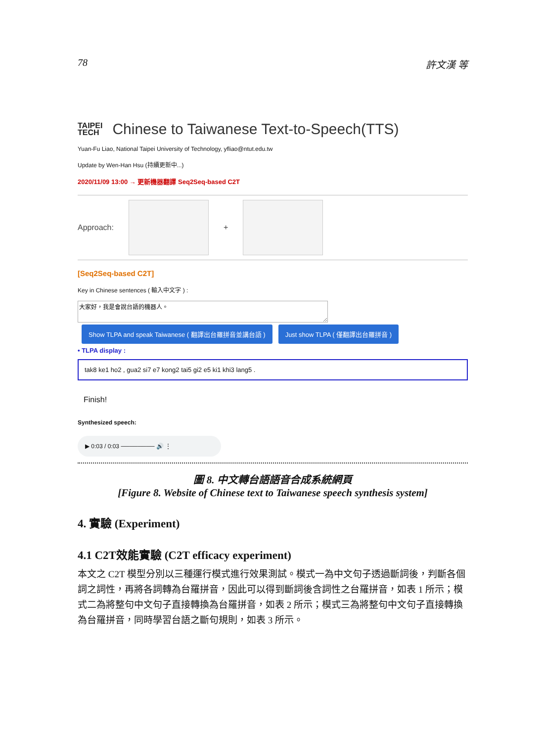78 許文漢 等
TAIPEI
TECH
Chinese to Taiwanese Text-to-Speech(TTS)
Yuan-Fu Liao, National Taipei University of Technology, yfliao@ntut.edu.tw
Update by Wen-Han Hsu (持續更新中...)
2020/11/09 13:00 → 更新機器翻譯 Seq2Seq-based C2T
Approach: +
[Seq2Seq-based C2T]
Key in Chinese sentences ( 輸入中文字 ) :
大家好，我是會說台語的機器人。
Show TLPA and speak Taiwanese ( 翻譯出台羅拼音並講台語 ) Just show TLPA ( 僅翻譯出台羅拼音 )
• TLPA display :
tak8 ke1 ho2 , gua2 si7 e7 kong2 tai5 gi2 e5 ki1 khi3 lang5 .
Finish!
Synthesized speech:
▶ 0:03 / 0:03 ──────── 🔊 ⋮
圖 8. 中文轉台語語音合成系統網頁
[Figure 8. Website of Chinese text to Taiwanese speech synthesis system]
4. 實驗 (Experiment)
4.1 C2T效能實驗 (C2T efficacy experiment)
本文之 C2T 模型分別以三種運行模式進行效果測試。模式一為中文句子透過斷詞後，判斷各個詞之詞性，再將各詞轉為台羅拼音，因此可以得到斷詞後含詞性之台羅拼音，如表 1 所示；模式二為將整句中文句子直接轉換為台羅拼音，如表 2 所示；模式三為將整句中文句子直接轉換為台羅拼音，同時學習台語之斷句規則，如表 3 所示。